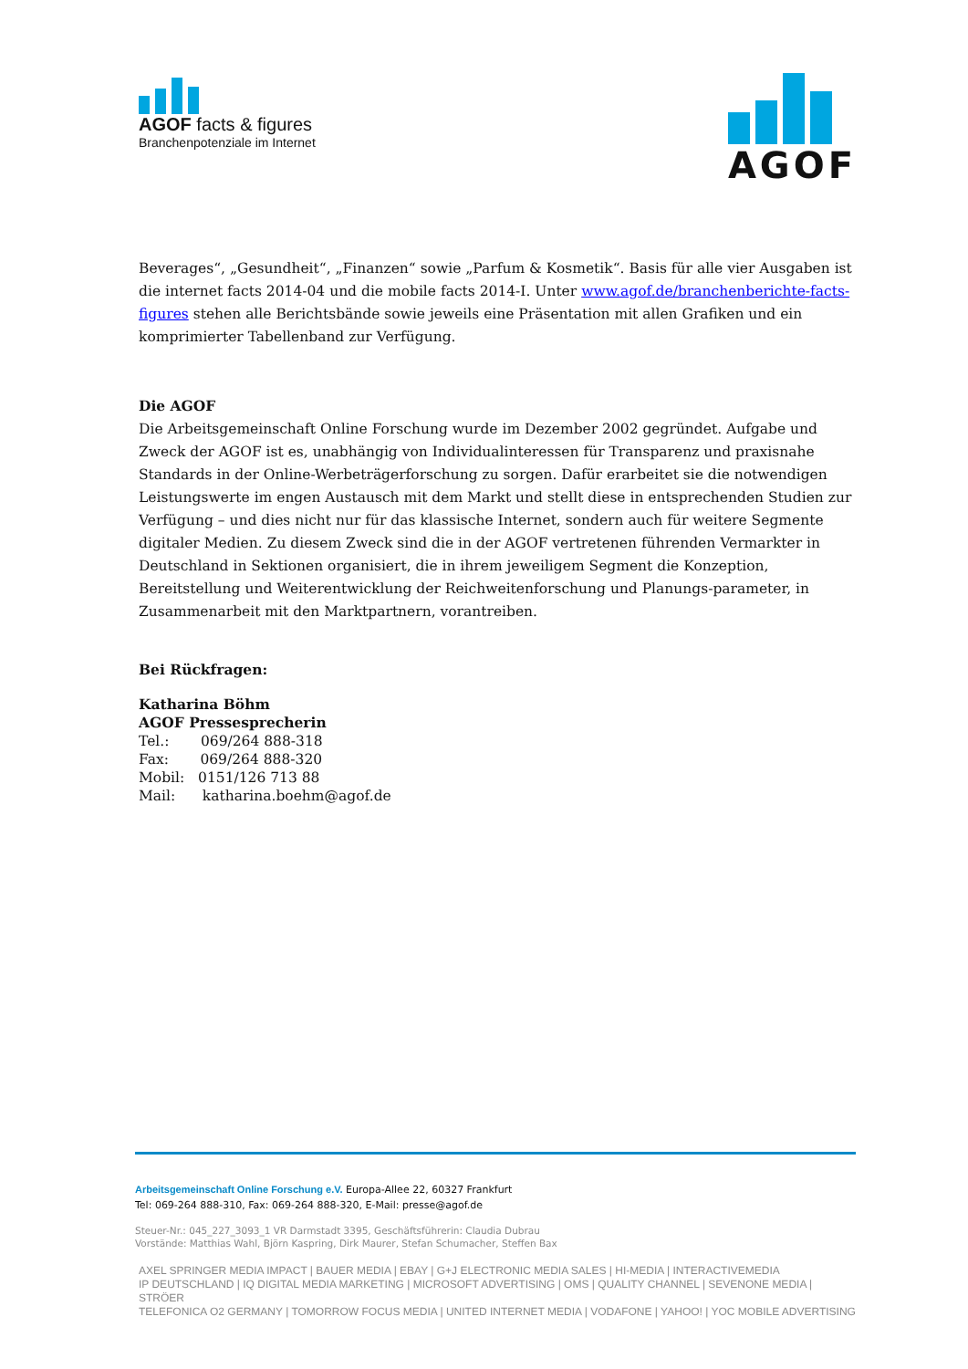AGOF facts & figures
Branchenpotenziale im Internet
AGOF
Beverages“, „Gesundheit“, „Finanzen“ sowie „Parfum & Kosmetik“. Basis für alle vier Ausgaben ist die internet facts 2014-04 und die mobile facts 2014-I. Unter www.agof.de/branchenberichte-facts-figures stehen alle Berichtsbände sowie jeweils eine Präsentation mit allen Grafiken und ein komprimierter Tabellenband zur Verfügung.
Die AGOF
Die Arbeitsgemeinschaft Online Forschung wurde im Dezember 2002 gegründet. Aufgabe und Zweck der AGOF ist es, unabhängig von Individualinteressen für Transparenz und praxisnahe Standards in der Online-Werbeträgerforschung zu sorgen. Dafür erarbeitet sie die notwendigen Leistungswerte im engen Austausch mit dem Markt und stellt diese in entsprechenden Studien zur Verfügung – und dies nicht nur für das klassische Internet, sondern auch für weitere Segmente digitaler Medien. Zu diesem Zweck sind die in der AGOF vertretenen führenden Vermarkter in Deutschland in Sektionen organisiert, die in ihrem jeweiligem Segment die Konzeption, Bereitstellung und Weiterentwicklung der Reichweitenforschung und Planungs-parameter, in Zusammenarbeit mit den Marktpartnern, vorantreiben.
Bei Rückfragen:
Katharina Böhm
AGOF Pressesprecherin
Tel.: 069/264 888-318
Fax: 069/264 888-320
Mobil: 0151/126 713 88
Mail: katharina.boehm@agof.de
Arbeitsgemeinschaft Online Forschung e.V. Europa-Allee 22, 60327 Frankfurt
Tel: 069-264 888-310, Fax: 069-264 888-320, E-Mail: presse@agof.de
Steuer-Nr.: 045_227_3093_1 VR Darmstadt 3395, Geschäftsführerin: Claudia Dubrau
Vorstände: Matthias Wahl, Björn Kaspring, Dirk Maurer, Stefan Schumacher, Steffen Bax
AXEL SPRINGER MEDIA IMPACT | BAUER MEDIA | EBAY | G+J ELECTRONIC MEDIA SALES | HI-MEDIA | INTERACTIVEMEDIA
IP DEUTSCHLAND | IQ DIGITAL MEDIA MARKETING | MICROSOFT ADVERTISING | OMS | QUALITY CHANNEL | SEVENONE MEDIA | STRÖER
TELEFONICA O2 GERMANY | TOMORROW FOCUS MEDIA | UNITED INTERNET MEDIA | VODAFONE | YAHOO! | YOC MOBILE ADVERTISING